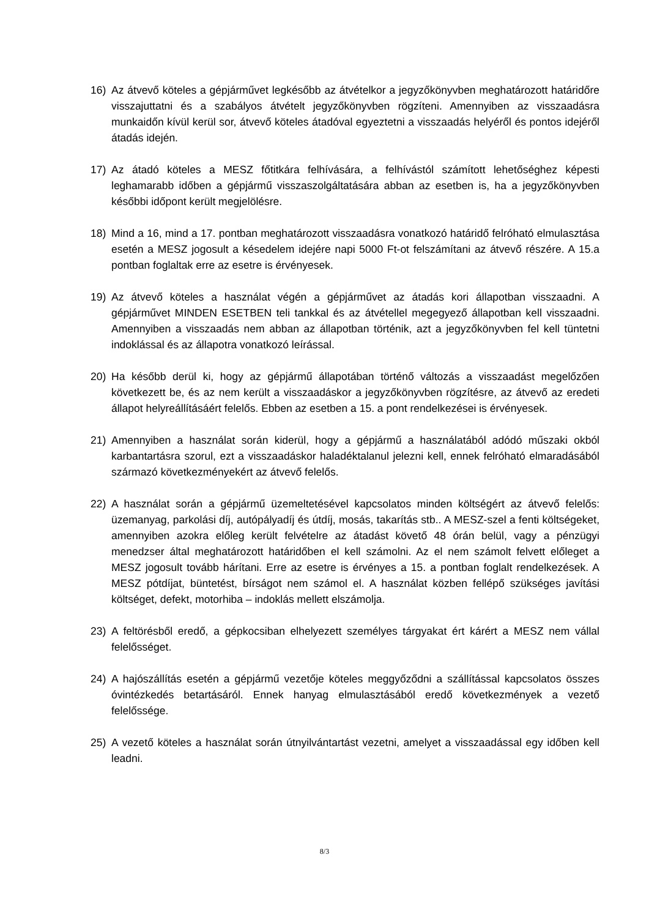16) Az átvevő köteles a gépjárművet legkésőbb az átvételkor a jegyzőkönyvben meghatározott határidőre visszajuttatni és a szabályos átvételt jegyzőkönyvben rögzíteni. Amennyiben az visszaadásra munkaidőn kívül kerül sor, átvevő köteles átadóval egyeztetni a visszaadás helyéről és pontos idejéről átadás idején.
17) Az átadó köteles a MESZ főtitkára felhívására, a felhívástól számított lehetőséghez képesti leghamarabb időben a gépjármű visszaszolgáltatására abban az esetben is, ha a jegyzőkönyvben későbbi időpont került megjelölésre.
18) Mind a 16, mind a 17. pontban meghatározott visszaadásra vonatkozó határidő felróható elmulasztása esetén a MESZ jogosult a késedelem idejére napi 5000 Ft-ot felszámítani az átvevő részére. A 15.a pontban foglaltak erre az esetre is érvényesek.
19) Az átvevő köteles a használat végén a gépjárművet az átadás kori állapotban visszaadni. A gépjárművet MINDEN ESETBEN teli tankkal és az átvétellel megegyező állapotban kell visszaadni. Amennyiben a visszaadás nem abban az állapotban történik, azt a jegyzőkönyvben fel kell tüntetni indoklással és az állapotra vonatkozó leírással.
20) Ha később derül ki, hogy az gépjármű állapotában történő változás a visszaadást megelőzően következett be, és az nem került a visszaadáskor a jegyzőkönyvben rögzítésre, az átvevő az eredeti állapot helyreállításáért felelős. Ebben az esetben a 15. a pont rendelkezései is érvényesek.
21) Amennyiben a használat során kiderül, hogy a gépjármű a használatából adódó műszaki okból karbantartásra szorul, ezt a visszaadáskor haladéktalanul jelezni kell, ennek felróható elmaradásából származó következményekért az átvevő felelős.
22) A használat során a gépjármű üzemeltetésével kapcsolatos minden költségért az átvevő felelős: üzemanyag, parkolási díj, autópályadíj és útdíj, mosás, takarítás stb.. A MESZ-szel a fenti költségeket, amennyiben azokra előleg került felvételre az átadást követő 48 órán belül, vagy a pénzügyi menedzser által meghatározott határidőben el kell számolni. Az el nem számolt felvett előleget a MESZ jogosult tovább hárítani. Erre az esetre is érvényes a 15. a pontban foglalt rendelkezések. A MESZ pótdíjat, büntetést, bírságot nem számol el. A használat közben fellépő szükséges javítási költséget, defekt, motorhiba – indoklás mellett elszámolja.
23) A feltörésből eredő, a gépkocsiban elhelyezett személyes tárgyakat ért kárért a MESZ nem vállal felelősséget.
24) A hajószállítás esetén a gépjármű vezetője köteles meggyőződni a szállítással kapcsolatos összes óvintézkedés betartásáról. Ennek hanyag elmulasztásából eredő következmények a vezető felelőssége.
25) A vezető köteles a használat során útnyilvántartást vezetni, amelyet a visszaadással egy időben kell leadni.
8/3